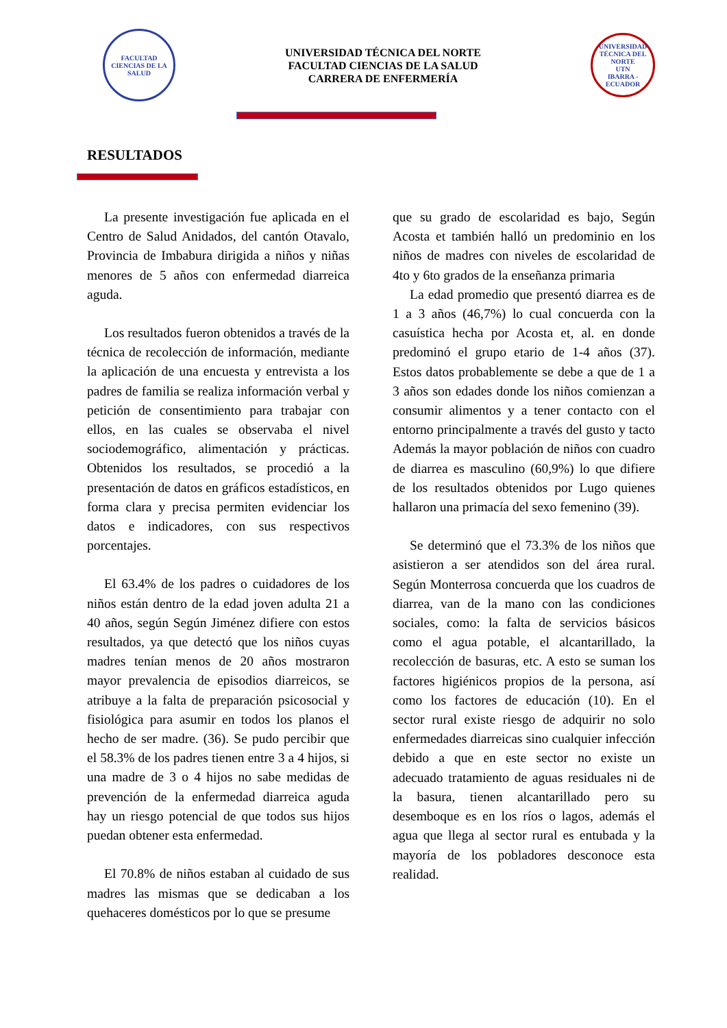FACULTAD CIENCIAS DE LA SALUD
UNIVERSIDAD TÉCNICA DEL NORTE
FACULTAD CIENCIAS DE LA SALUD
CARRERA DE ENFERMERÍA
UNIVERSIDAD TÉCNICA DEL NORTE
UTN
IBARRA - ECUADOR
RESULTADOS
La presente investigación fue aplicada en el Centro de Salud Anidados, del cantón Otavalo, Provincia de Imbabura dirigida a niños y niñas menores de 5 años con enfermedad diarreica aguda.
Los resultados fueron obtenidos a través de la técnica de recolección de información, mediante la aplicación de una encuesta y entrevista a los padres de familia se realiza información verbal y petición de consentimiento para trabajar con ellos, en las cuales se observaba el nivel sociodemográfico, alimentación y prácticas. Obtenidos los resultados, se procedió a la presentación de datos en gráficos estadísticos, en forma clara y precisa permiten evidenciar los datos e indicadores, con sus respectivos porcentajes.
El 63.4% de los padres o cuidadores de los niños están dentro de la edad joven adulta 21 a 40 años, según Según Jiménez difiere con estos resultados, ya que detectó que los niños cuyas madres tenían menos de 20 años mostraron mayor prevalencia de episodios diarreicos, se atribuye a la falta de preparación psicosocial y fisiológica para asumir en todos los planos el hecho de ser madre. (36). Se pudo percibir que el 58.3% de los padres tienen entre 3 a 4 hijos, si una madre de 3 o 4 hijos no sabe medidas de prevención de la enfermedad diarreica aguda hay un riesgo potencial de que todos sus hijos puedan obtener esta enfermedad.
El 70.8% de niños estaban al cuidado de sus madres las mismas que se dedicaban a los quehaceres domésticos por lo que se presume
que su grado de escolaridad es bajo, Según Acosta et también halló un predominio en los niños de madres con niveles de escolaridad de 4to y 6to grados de la enseñanza primaria
La edad promedio que presentó diarrea es de 1 a 3 años (46,7%) lo cual concuerda con la casuística hecha por Acosta et, al. en donde predominó el grupo etario de 1-4 años (37). Estos datos probablemente se debe a que de 1 a 3 años son edades donde los niños comienzan a consumir alimentos y a tener contacto con el entorno principalmente a través del gusto y tacto Además la mayor población de niños con cuadro de diarrea es masculino (60,9%) lo que difiere de los resultados obtenidos por Lugo quienes hallaron una primacía del sexo femenino (39).
Se determinó que el 73.3% de los niños que asistieron a ser atendidos son del área rural. Según Monterrosa concuerda que los cuadros de diarrea, van de la mano con las condiciones sociales, como: la falta de servicios básicos como el agua potable, el alcantarillado, la recolección de basuras, etc. A esto se suman los factores higiénicos propios de la persona, así como los factores de educación (10). En el sector rural existe riesgo de adquirir no solo enfermedades diarreicas sino cualquier infección debido a que en este sector no existe un adecuado tratamiento de aguas residuales ni de la basura, tienen alcantarillado pero su desemboque es en los ríos o lagos, además el agua que llega al sector rural es entubada y la mayoría de los pobladores desconoce esta realidad.